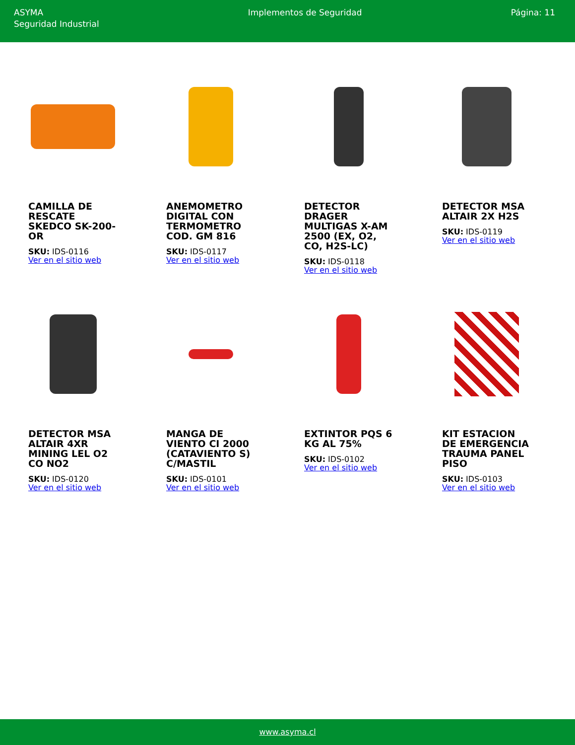ASYMA
Seguridad Industrial
Implementos de Seguridad Página: 11
CAMILLA DE RESCATE SKEDCO SK-200-OR
SKU: IDS-0116
Ver en el sitio web
ANEMOMETRO DIGITAL CON TERMOMETRO COD. GM 816
SKU: IDS-0117
Ver en el sitio web
DETECTOR DRAGER MULTIGAS X-AM 2500 (EX, O2, CO, H2S-LC)
SKU: IDS-0118
Ver en el sitio web
DETECTOR MSA ALTAIR 2X H2S
SKU: IDS-0119
Ver en el sitio web
DETECTOR MSA ALTAIR 4XR MINING LEL O2 CO NO2
SKU: IDS-0120
Ver en el sitio web
MANGA DE VIENTO CI 2000 (CATAVIENTO S) C/MASTIL
SKU: IDS-0101
Ver en el sitio web
EXTINTOR PQS 6 KG AL 75%
SKU: IDS-0102
Ver en el sitio web
KIT ESTACION DE EMERGENCIA TRAUMA PANEL PISO
SKU: IDS-0103
Ver en el sitio web
www.asyma.cl